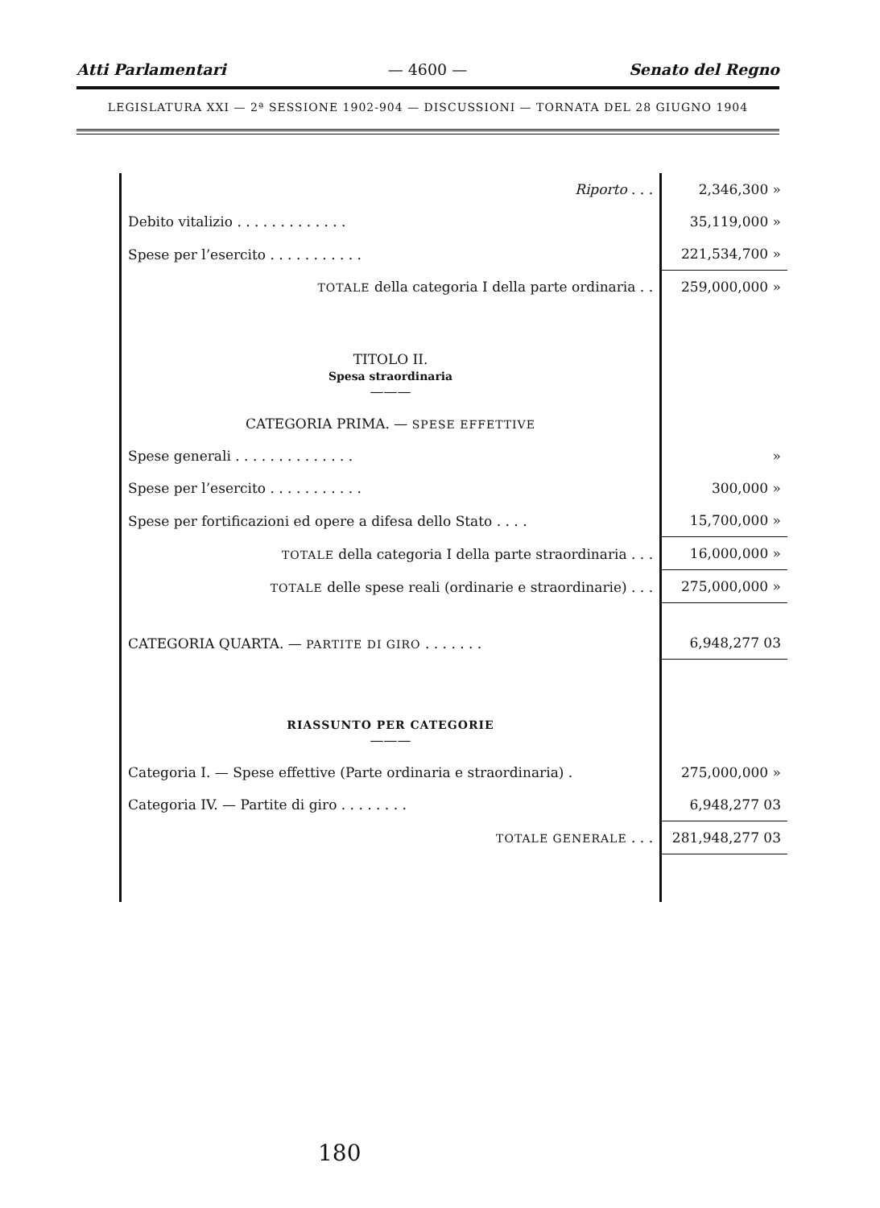Atti Parlamentari — 4600 — Senato del Regno
LEGISLATURA XXI — 2ª SESSIONE 1902-904 — DISCUSSIONI — TORNATA DEL 28 GIUGNO 1904
| Riporto . . . | 2,346,300 » |
| Debito vitalizio . . . . . . . . . . . . . | 35,119,000 » |
| Spese per l’esercito . . . . . . . . . . . | 221,534,700 » |
| TOTALE della categoria I della parte ordinaria . . | 259,000,000 » |
| TITOLO II. Spesa straordinaria ——— | |
| CATEGORIA PRIMA. — SPESE EFFETTIVE | |
| Spese generali . . . . . . . . . . . . . . | » |
| Spese per l’esercito . . . . . . . . . . . | 300,000 » |
| Spese per fortificazioni ed opere a difesa dello Stato . . . . | 15,700,000 » |
| TOTALE della categoria I della parte straordinaria . . . | 16,000,000 » |
| TOTALE delle spese reali (ordinarie e straordinarie) . . . | 275,000,000 » |
| CATEGORIA QUARTA. — PARTITE DI GIRO . . . . . . . | 6,948,277 03 |
| RIASSUNTO PER CATEGORIE ——— | |
| Categoria I. — Spese effettive (Parte ordinaria e straordinaria) . | 275,000,000 » |
| Categoria IV. — Partite di giro . . . . . . . . | 6,948,277 03 |
| TOTALE GENERALE . . . | 281,948,277 03 |
180